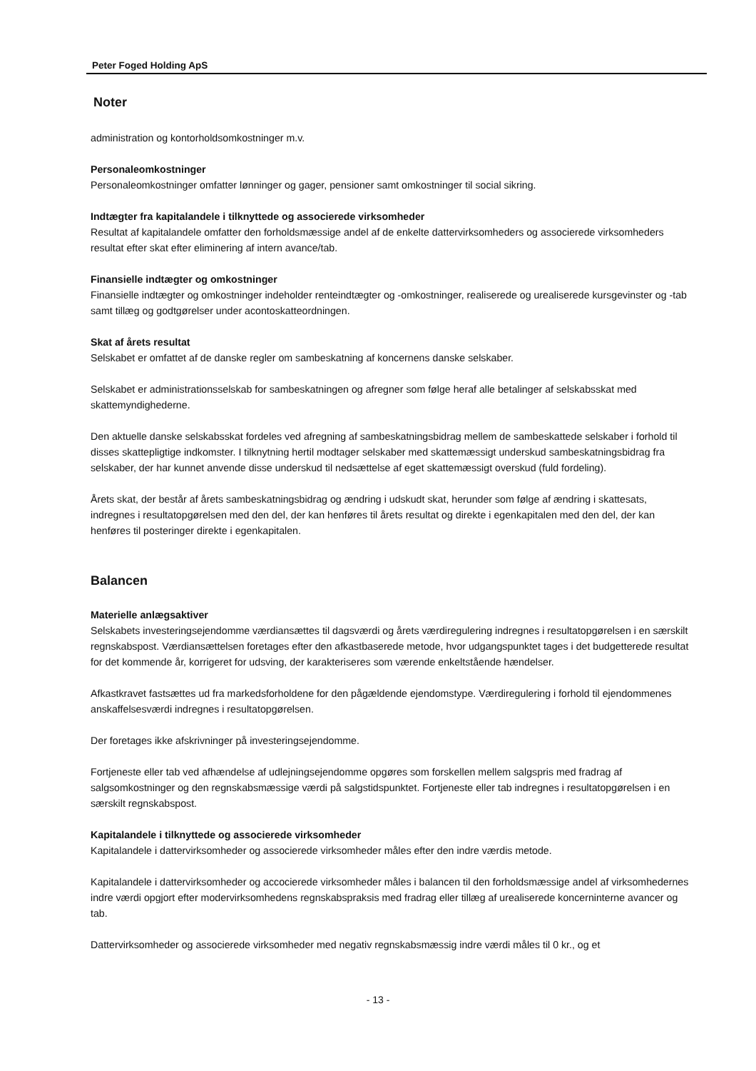Peter Foged Holding ApS
Noter
administration og kontorholdsomkostninger m.v.
Personaleomkostninger
Personaleomkostninger omfatter lønninger og gager, pensioner samt omkostninger til social sikring.
Indtægter fra kapitalandele i tilknyttede og associerede virksomheder
Resultat af kapitalandele omfatter den forholdsmæssige andel af de enkelte dattervirksomheders og associerede virksomheders resultat efter skat efter eliminering af intern avance/tab.
Finansielle indtægter og omkostninger
Finansielle indtægter og omkostninger indeholder renteindtægter og -omkostninger, realiserede og urealiserede kursgevinster og -tab samt tillæg og godtgørelser under acontoskatteordningen.
Skat af årets resultat
Selskabet er omfattet af de danske regler om sambeskatning af koncernens danske selskaber.
Selskabet er administrationsselskab for sambeskatningen og afregner som følge heraf alle betalinger af selskabsskat med skattemyndighederne.
Den aktuelle danske selskabsskat fordeles ved afregning af sambeskatningsbidrag mellem de sambeskattede selskaber i forhold til disses skattepligtige indkomster. I tilknytning hertil modtager selskaber med skattemæssigt underskud sambeskatningsbidrag fra selskaber, der har kunnet anvende disse underskud til nedsættelse af eget skattemæssigt overskud (fuld fordeling).
Årets skat, der består af årets sambeskatningsbidrag og ændring i udskudt skat, herunder som følge af ændring i skattesats, indregnes i resultatopgørelsen med den del, der kan henføres til årets resultat og direkte i egenkapitalen med den del, der kan henføres til posteringer direkte i egenkapitalen.
Balancen
Materielle anlægsaktiver
Selskabets investeringsejendomme værdiansættes til dagsværdi og årets værdiregulering indregnes i resultatopgørelsen i en særskilt regnskabspost. Værdiansættelsen foretages efter den afkastbaserede metode, hvor udgangspunktet tages i det budgetterede resultat for det kommende år, korrigeret for udsving, der karakteriseres som værende enkeltstående hændelser.
Afkastkravet fastsættes ud fra markedsforholdene for den pågældende ejendomstype. Værdiregulering i forhold til ejendommenes anskaffelsesværdi indregnes i resultatopgørelsen.
Der foretages ikke afskrivninger på investeringsejendomme.
Fortjeneste eller tab ved afhændelse af udlejningsejendomme opgøres som forskellen mellem salgspris med fradrag af salgsomkostninger og den regnskabsmæssige værdi på salgstidspunktet. Fortjeneste eller tab indregnes i resultatopgørelsen i en særskilt regnskabspost.
Kapitalandele i tilknyttede og associerede virksomheder
Kapitalandele i dattervirksomheder og associerede virksomheder måles efter den indre værdis metode.
Kapitalandele i dattervirksomheder og accocierede virksomheder måles i balancen til den forholdsmæssige andel af virksomhedernes indre værdi opgjort efter modervirksomhedens regnskabspraksis med fradrag eller tillæg af urealiserede koncerninterne avancer og tab.
Dattervirksomheder og associerede virksomheder med negativ regnskabsmæssig indre værdi måles til 0 kr., og et
- 13 -